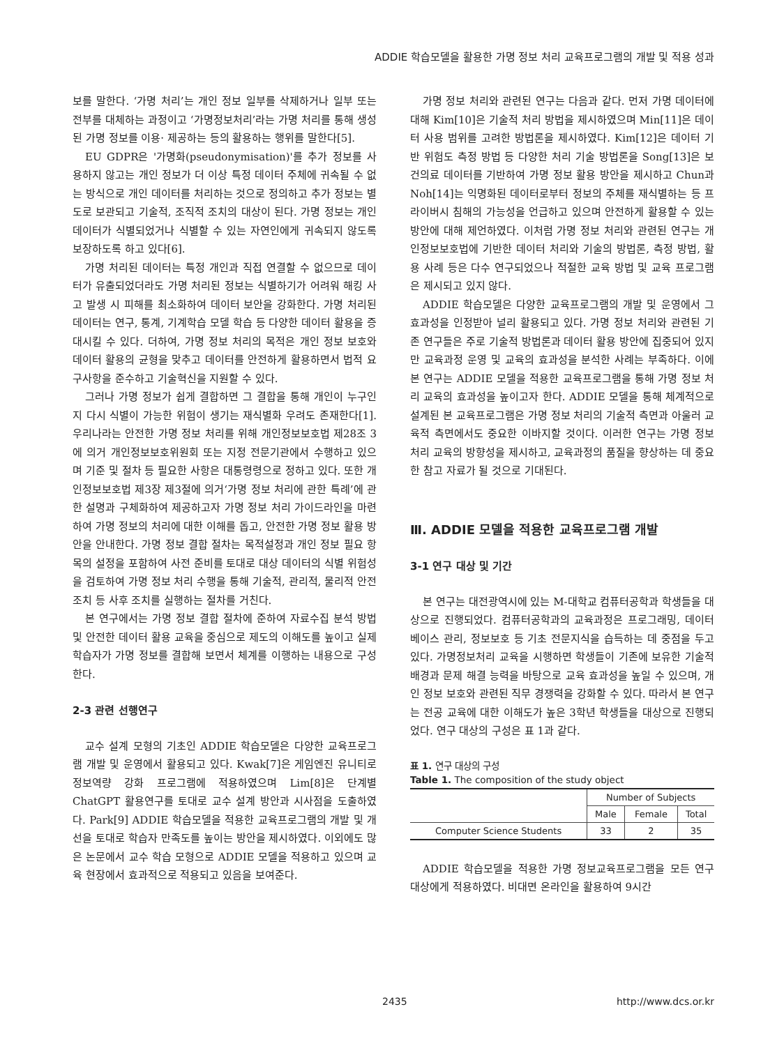ADDIE 학습모델을 활용한 가명 정보 처리 교육프로그램의 개발 및 적용 성과
보를 말한다. ‘가명 처리’는 개인 정보 일부를 삭제하거나 일부 또는 전부를 대체하는 과정이고 ‘가명정보처리’라는 가명 처리를 통해 생성된 가명 정보를 이용· 제공하는 등의 활용하는 행위를 말한다[5].
EU GDPR은 '가명화(pseudonymisation)'를 추가 정보를 사용하지 않고는 개인 정보가 더 이상 특정 데이터 주체에 귀속될 수 없는 방식으로 개인 데이터를 처리하는 것으로 정의하고 추가 정보는 별도로 보관되고 기술적, 조직적 조치의 대상이 된다. 가명 정보는 개인 데이터가 식별되었거나 식별할 수 있는 자연인에게 귀속되지 않도록 보장하도록 하고 있다[6].
가명 처리된 데이터는 특정 개인과 직접 연결할 수 없으므로 데이터가 유출되었더라도 가명 처리된 정보는 식별하기가 어려워 해킹 사고 발생 시 피해를 최소화하여 데이터 보안을 강화한다. 가명 처리된 데이터는 연구, 통계, 기계학습 모델 학습 등 다양한 데이터 활용을 증대시킬 수 있다. 더하여, 가명 정보 처리의 목적은 개인 정보 보호와 데이터 활용의 균형을 맞추고 데이터를 안전하게 활용하면서 법적 요구사항을 준수하고 기술혁신을 지원할 수 있다.
그러나 가명 정보가 쉽게 결합하면 그 결합을 통해 개인이 누구인지 다시 식별이 가능한 위험이 생기는 재식별화 우려도 존재한다[1]. 우리나라는 안전한 가명 정보 처리를 위해 개인정보보호법 제28조 3에 의거 개인정보보호위원회 또는 지정 전문기관에서 수행하고 있으며 기준 및 절차 등 필요한 사항은 대통령령으로 정하고 있다. 또한 개인정보보호법 제3장 제3절에 의거‘가명 정보 처리에 관한 특례’에 관한 설명과 구체화하여 제공하고자 가명 정보 처리 가이드라인을 마련하여 가명 정보의 처리에 대한 이해를 돕고, 안전한 가명 정보 활용 방안을 안내한다. 가명 정보 결합 절차는 목적설정과 개인 정보 필요 항목의 설정을 포함하여 사전 준비를 토대로 대상 데이터의 식별 위험성을 검토하여 가명 정보 처리 수행을 통해 기술적, 관리적, 물리적 안전조치 등 사후 조치를 실행하는 절차를 거친다.
본 연구에서는 가명 정보 결합 절차에 준하여 자료수집 분석 방법 및 안전한 데이터 활용 교육을 중심으로 제도의 이해도를 높이고 실제 학습자가 가명 정보를 결합해 보면서 체계를 이행하는 내용으로 구성한다.
2-3 관련 선행연구
교수 설계 모형의 기초인 ADDIE 학습모델은 다양한 교육프로그램 개발 및 운영에서 활용되고 있다. Kwak[7]은 게임엔진 유니티로 정보역량 강화 프로그램에 적용하였으며 Lim[8]은 단계별 ChatGPT 활용연구를 토대로 교수 설계 방안과 시사점을 도출하였다. Park[9] ADDIE 학습모델을 적용한 교육프로그램의 개발 및 개선을 토대로 학습자 만족도를 높이는 방안을 제시하였다. 이외에도 많은 논문에서 교수 학습 모형으로 ADDIE 모델을 적용하고 있으며 교육 현장에서 효과적으로 적용되고 있음을 보여준다.
가명 정보 처리와 관련된 연구는 다음과 같다. 먼저 가명 데이터에 대해 Kim[10]은 기술적 처리 방법을 제시하였으며 Min[11]은 데이터 사용 범위를 고려한 방법론을 제시하였다. Kim[12]은 데이터 기반 위험도 측정 방법 등 다양한 처리 기술 방법론을 Song[13]은 보건의료 데이터를 기반하여 가명 정보 활용 방안을 제시하고 Chun과 Noh[14]는 익명화된 데이터로부터 정보의 주체를 재식별하는 등 프라이버시 침해의 가능성을 언급하고 있으며 안전하게 활용할 수 있는 방안에 대해 제언하였다. 이처럼 가명 정보 처리와 관련된 연구는 개인정보보호법에 기반한 데이터 처리와 기술의 방법론, 측정 방법, 활용 사례 등은 다수 연구되었으나 적절한 교육 방법 및 교육 프로그램은 제시되고 있지 않다.
ADDIE 학습모델은 다양한 교육프로그램의 개발 및 운영에서 그 효과성을 인정받아 널리 활용되고 있다. 가명 정보 처리와 관련된 기존 연구들은 주로 기술적 방법론과 데이터 활용 방안에 집중되어 있지만 교육과정 운영 및 교육의 효과성을 분석한 사례는 부족하다. 이에 본 연구는 ADDIE 모델을 적용한 교육프로그램을 통해 가명 정보 처리 교육의 효과성을 높이고자 한다. ADDIE 모델을 통해 체계적으로 설계된 본 교육프로그램은 가명 정보 처리의 기술적 측면과 아울러 교육적 측면에서도 중요한 이바지할 것이다. 이러한 연구는 가명 정보 처리 교육의 방향성을 제시하고, 교육과정의 품질을 향상하는 데 중요한 참고 자료가 될 것으로 기대된다.
Ⅲ. ADDIE 모델을 적용한 교육프로그램 개발
3-1 연구 대상 및 기간
본 연구는 대전광역시에 있는 M-대학교 컴퓨터공학과 학생들을 대상으로 진행되었다. 컴퓨터공학과의 교육과정은 프로그래밍, 데이터베이스 관리, 정보보호 등 기초 전문지식을 습득하는 데 중점을 두고 있다. 가명정보처리 교육을 시행하면 학생들이 기존에 보유한 기술적 배경과 문제 해결 능력을 바탕으로 교육 효과성을 높일 수 있으며, 개인 정보 보호와 관련된 직무 경쟁력을 강화할 수 있다. 따라서 본 연구는 전공 교육에 대한 이해도가 높은 3학년 학생들을 대상으로 진행되었다. 연구 대상의 구성은 표 1과 같다.
표 1. 연구 대상의 구성
Table 1. The composition of the study object
| | Number of Subjects | | |
| --- | --- | --- | --- |
| | Male | Female | Total |
| Computer Science Students | 33 | 2 | 35 |
ADDIE 학습모델을 적용한 가명 정보교육프로그램을 모든 연구 대상에게 적용하였다. 비대면 온라인을 활용하여 9시간
2435 http://www.dcs.or.kr